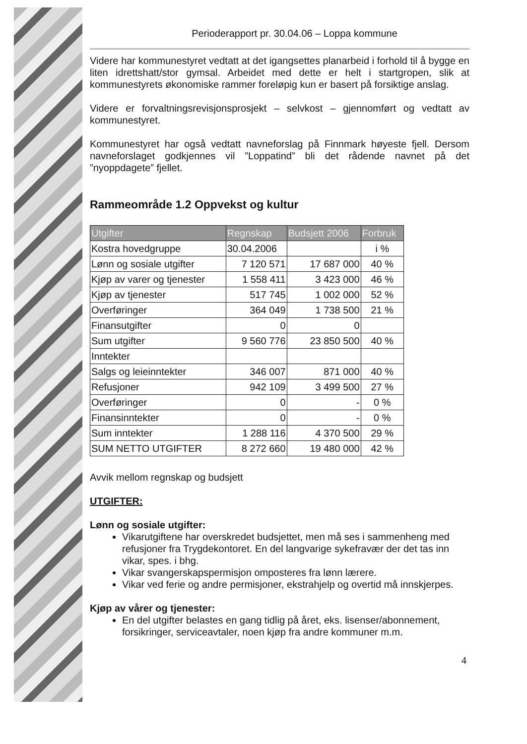Perioderapport pr. 30.04.06 – Loppa kommune
Videre har kommunestyret vedtatt at det igangsettes planarbeid i forhold til å bygge en liten idrettshatt/stor gymsal. Arbeidet med dette er helt i startgropen, slik at kommunestyrets økonomiske rammer foreløpig kun er basert på forsiktige anslag.
Videre er forvaltningsrevisjonsprosjekt – selvkost – gjennomført og vedtatt av kommunestyret.
Kommunestyret har også vedtatt navneforslag på Finnmark høyeste fjell. Dersom navneforslaget godkjennes vil ”Loppatind” bli det rådende navnet på det ”nyoppdagete” fjellet.
Rammeområde 1.2 Oppvekst og kultur
| Utgifter | Regnskap | Budsjett 2006 | Forbruk |
| --- | --- | --- | --- |
| Kostra hovedgruppe | 30.04.2006 | | i % |
| Lønn og sosiale utgifter | 7 120 571 | 17 687 000 | 40 % |
| Kjøp av varer og tjenester | 1 558 411 | 3 423 000 | 46 % |
| Kjøp av tjenester | 517 745 | 1 002 000 | 52 % |
| Overføringer | 364 049 | 1 738 500 | 21 % |
| Finansutgifter | 0 | 0 | |
| Sum utgifter | 9 560 776 | 23 850 500 | 40 % |
| Inntekter | | | |
| Salgs og leieinntekter | 346 007 | 871 000 | 40 % |
| Refusjoner | 942 109 | 3 499 500 | 27 % |
| Overføringer | 0 | - | 0 % |
| Finansinntekter | 0 | - | 0 % |
| Sum inntekter | 1 288 116 | 4 370 500 | 29 % |
| SUM NETTO UTGIFTER | 8 272 660 | 19 480 000 | 42 % |
Avvik mellom regnskap og budsjett
UTGIFTER:
Lønn og sosiale utgifter:
Vikarutgiftene har overskredet budsjettet, men må ses i sammenheng med refusjoner fra Trygdekontoret. En del langvarige sykefravær der det tas inn vikar, spes. i bhg.
Vikar svangerskapspermisjon omposteres fra lønn lærere.
Vikar ved ferie og andre permisjoner, ekstrahjelp og overtid må innskjerpes.
Kjøp av vårer og tjenester:
En del utgifter belastes en gang tidlig på året, eks. lisenser/abonnement, forsikringer, serviceavtaler, noen kjøp fra andre kommuner m.m.
4